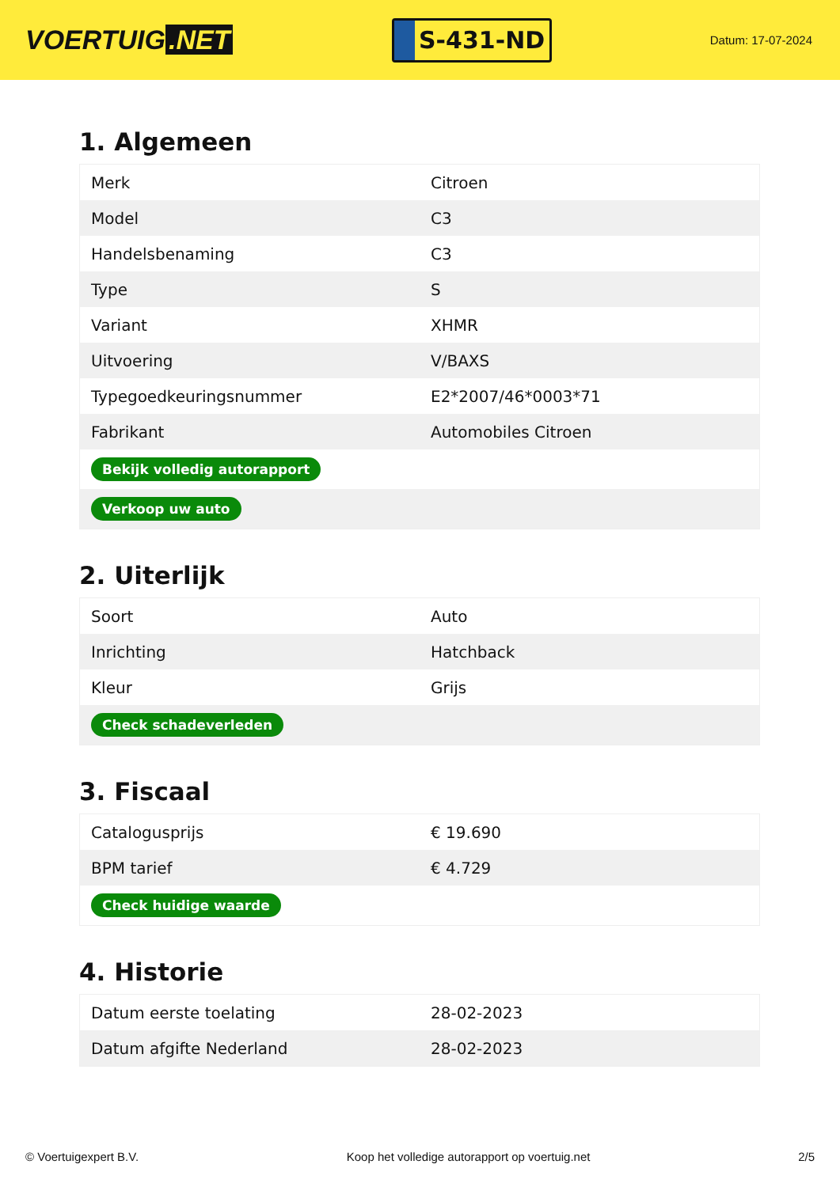VOERTUIG.NET
S-431-ND
Datum: 17-07-2024
1. Algemeen
| Merk | Citroen |
| Model | C3 |
| Handelsbenaming | C3 |
| Type | S |
| Variant | XHMR |
| Uitvoering | V/BAXS |
| Typegoedkeuringsnummer | E2*2007/46*0003*71 |
| Fabrikant | Automobiles Citroen |
| Bekijk volledig autorapport | |
| Verkoop uw auto | |
2. Uiterlijk
| Soort | Auto |
| Inrichting | Hatchback |
| Kleur | Grijs |
| Check schadeverleden | |
3. Fiscaal
| Catalogusprijs | € 19.690 |
| BPM tarief | € 4.729 |
| Check huidige waarde | |
4. Historie
| Datum eerste toelating | 28-02-2023 |
| Datum afgifte Nederland | 28-02-2023 |
© Voertuigexpert B.V. Koop het volledige autorapport op voertuig.net 2/5